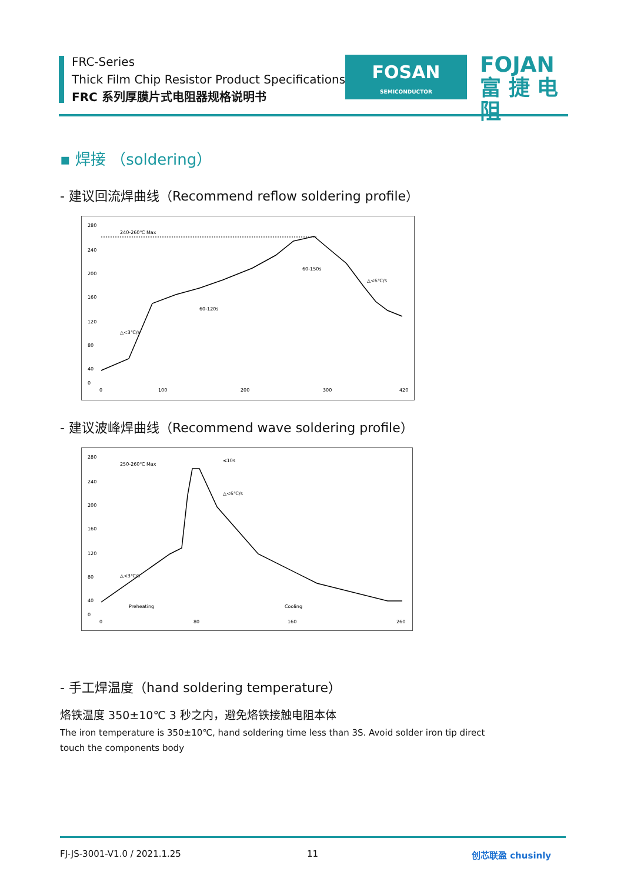FRC-Series
Thick Film Chip Resistor Product Specifications
FRC 系列厚膜片式电阻器规格说明书
FOSAN
SEMICONDUCTOR
FOJAN
富 捷 电 阻
▪ 焊接 （soldering）
- 建议回流焊曲线（Recommend reflow soldering profile）
280
240
200
160
120
80
40
0
0
100
200
300
420
240-260℃ Max
60-120s
60-150s
△<6℃/s
△<3℃/s
- 建议波峰焊曲线（Recommend wave soldering profile）
280
240
200
160
120
80
40
0
0
80
160
260
250-260℃ Max
≤10s
△<6℃/s
△<3℃/s
Preheating
Cooling
- 手工焊温度（hand soldering temperature）
烙铁温度 350±10℃ 3 秒之内，避免烙铁接触电阻本体
The iron temperature is 350±10℃, hand soldering time less than 3S. Avoid solder iron tip direct
touch the components body
FJ-JS-3001-V1.0 / 2021.1.25 11 创芯联盈 chusinly